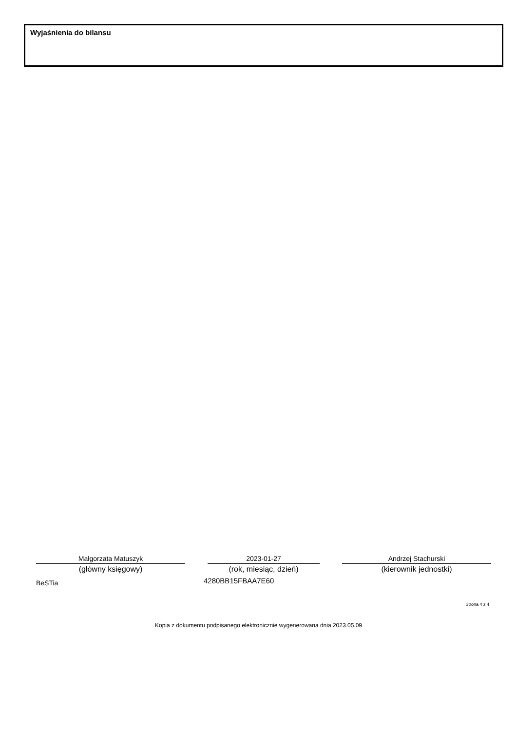Wyjaśnienia do bilansu
Małgorzata Matuszyk
(główny księgowy)
2023-01-27
(rok, miesiąc, dzień)
Andrzej Stachurski
(kierownik jednostki)
BeSTia 4280BB15FBAA7E60
Strona 4 z 4
Kopia z dokumentu podpisanego elektronicznie wygenerowana dnia 2023.05.09